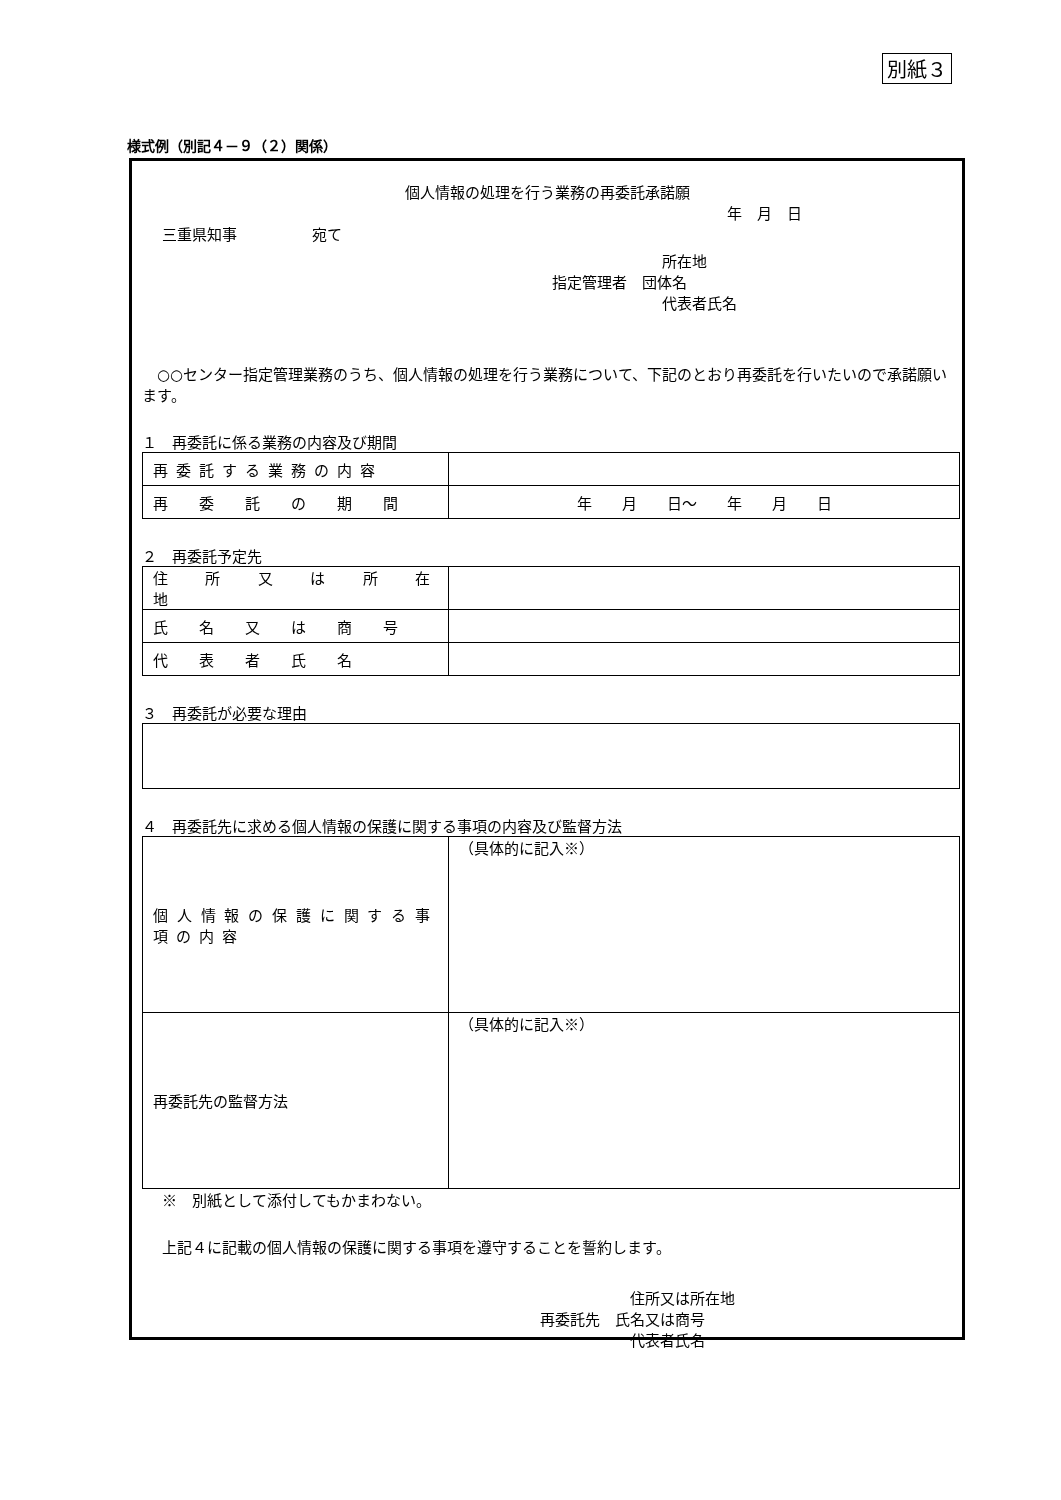別紙３
様式例（別記４－９（２）関係）
個人情報の処理を行う業務の再委託承諾願
年　月　日
三重県知事　　　　　宛て
所在地
指定管理者　団体名
代表者氏名
○○センター指定管理業務のうち、個人情報の処理を行う業務について、下記のとおり再委託を行いたいので承諾願います。
１　再委託に係る業務の内容及び期間
| 再委託する業務の内容 | |
| 再 委 託 の 期 間 | 年 月 日～ 年 月 日 |
２　再委託予定先
| 住 所 又 は 所 在 地 | |
| 氏 名 又 は 商 号 | |
| 代 表 者 氏 名 | |
３　再委託が必要な理由
４　再委託先に求める個人情報の保護に関する事項の内容及び監督方法
| 個人情報の保護に関する事項の内容 | （具体的に記入※） |
| 再委託先の監督方法 | （具体的に記入※） |
※　別紙として添付してもかまわない。
上記４に記載の個人情報の保護に関する事項を遵守することを誓約します。
住所又は所在地
再委託先　氏名又は商号
代表者氏名